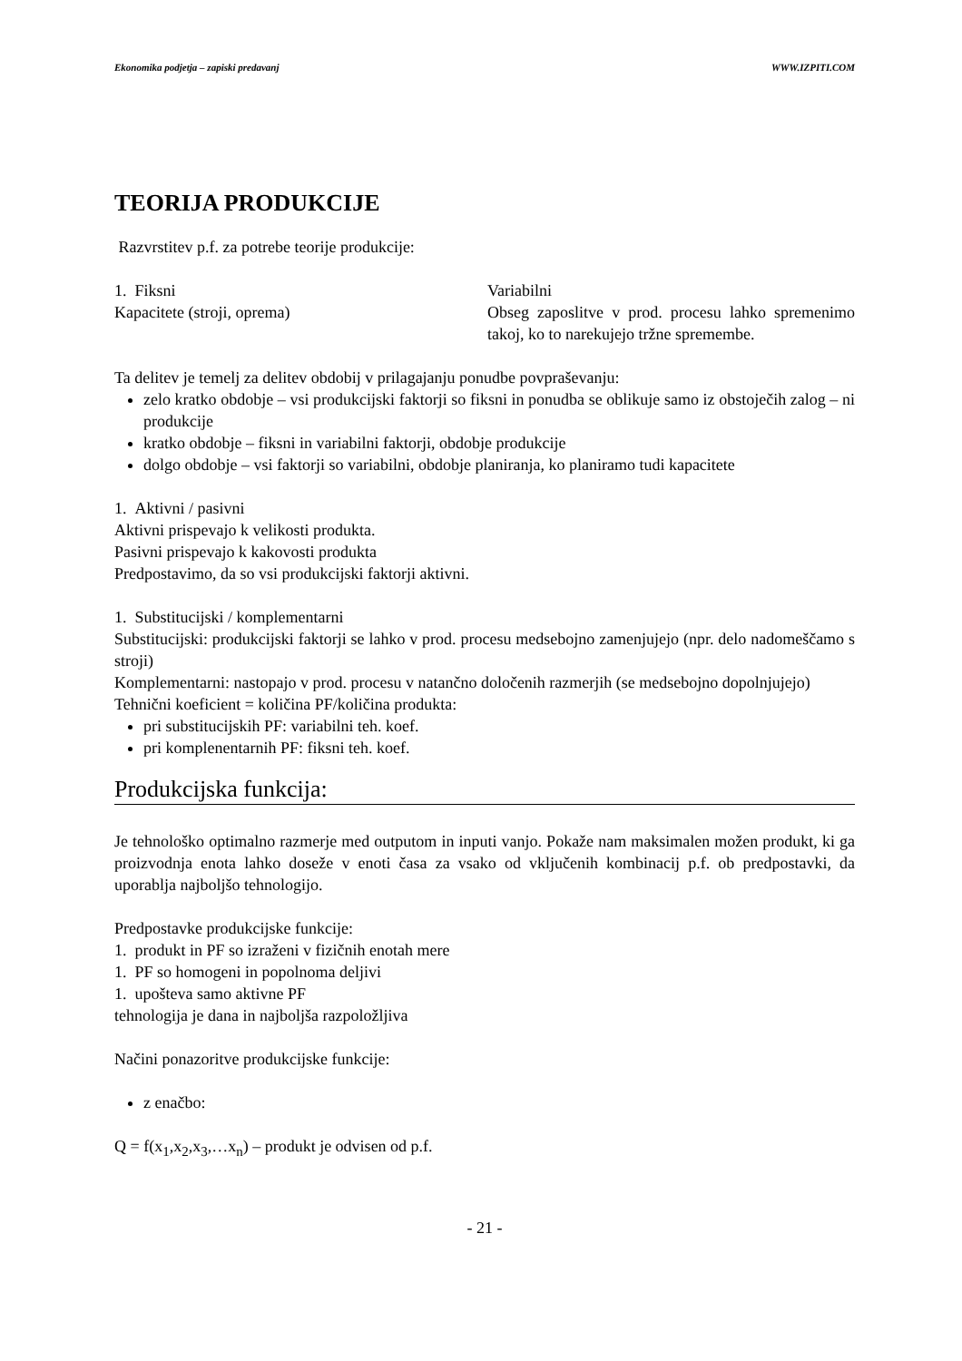Ekonomika podjetja – zapiski predavanj WWW.IZPITI.COM
TEORIJA PRODUKCIJE
Razvrstitev p.f. za potrebe teorije produkcije:
1. Fiksni
Kapacitete (stroji, oprema)
Variabilni
Obseg zaposlitve v prod. procesu lahko spremenimo takoj, ko to narekujejo tržne spremembe.
Ta delitev je temelj za delitev obdobij v prilagajanju ponudbe povpraševanju:
zelo kratko obdobje – vsi produkcijski faktorji so fiksni in ponudba se oblikuje samo iz obstoječih zalog – ni produkcije
kratko obdobje – fiksni in variabilni faktorji, obdobje produkcije
dolgo obdobje – vsi faktorji so variabilni, obdobje planiranja, ko planiramo tudi kapacitete
1. Aktivni / pasivni
Aktivni prispevajo k velikosti produkta.
Pasivni prispevajo k kakovosti produkta
Predpostavimo, da so vsi produkcijski faktorji aktivni.
1. Substitucijski / komplementarni
Substitucijski: produkcijski faktorji se lahko v prod. procesu medsebojno zamenjujejo (npr. delo nadomeščamo s stroji)
Komplementarni: nastopajo v prod. procesu v natančno določenih razmerjih (se medsebojno dopolnjujejo)
Tehnični koeficient = količina PF/količina produkta:
pri substitucijskih PF: variabilni teh. koef.
pri komplenentarnih PF: fiksni teh. koef.
Produkcijska funkcija:
Je tehnološko optimalno razmerje med outputom in inputi vanjo. Pokaže nam maksimalen možen produkt, ki ga proizvodnja enota lahko doseže v enoti časa za vsako od vključenih kombinacij p.f. ob predpostavki, da uporablja najboljšo tehnologijo.
Predpostavke produkcijske funkcije:
1. produkt in PF so izraženi v fizičnih enotah mere
1. PF so homogeni in popolnoma deljivi
1. upošteva samo aktivne PF
tehnologija je dana in najboljša razpoložljiva
Načini ponazoritve produkcijske funkcije:
z enačbo:
Q = f(x<sub>1</sub>,x<sub>2</sub>,x<sub>3</sub>,…x<sub>n</sub>) – produkt je odvisen od p.f.
- 21 -